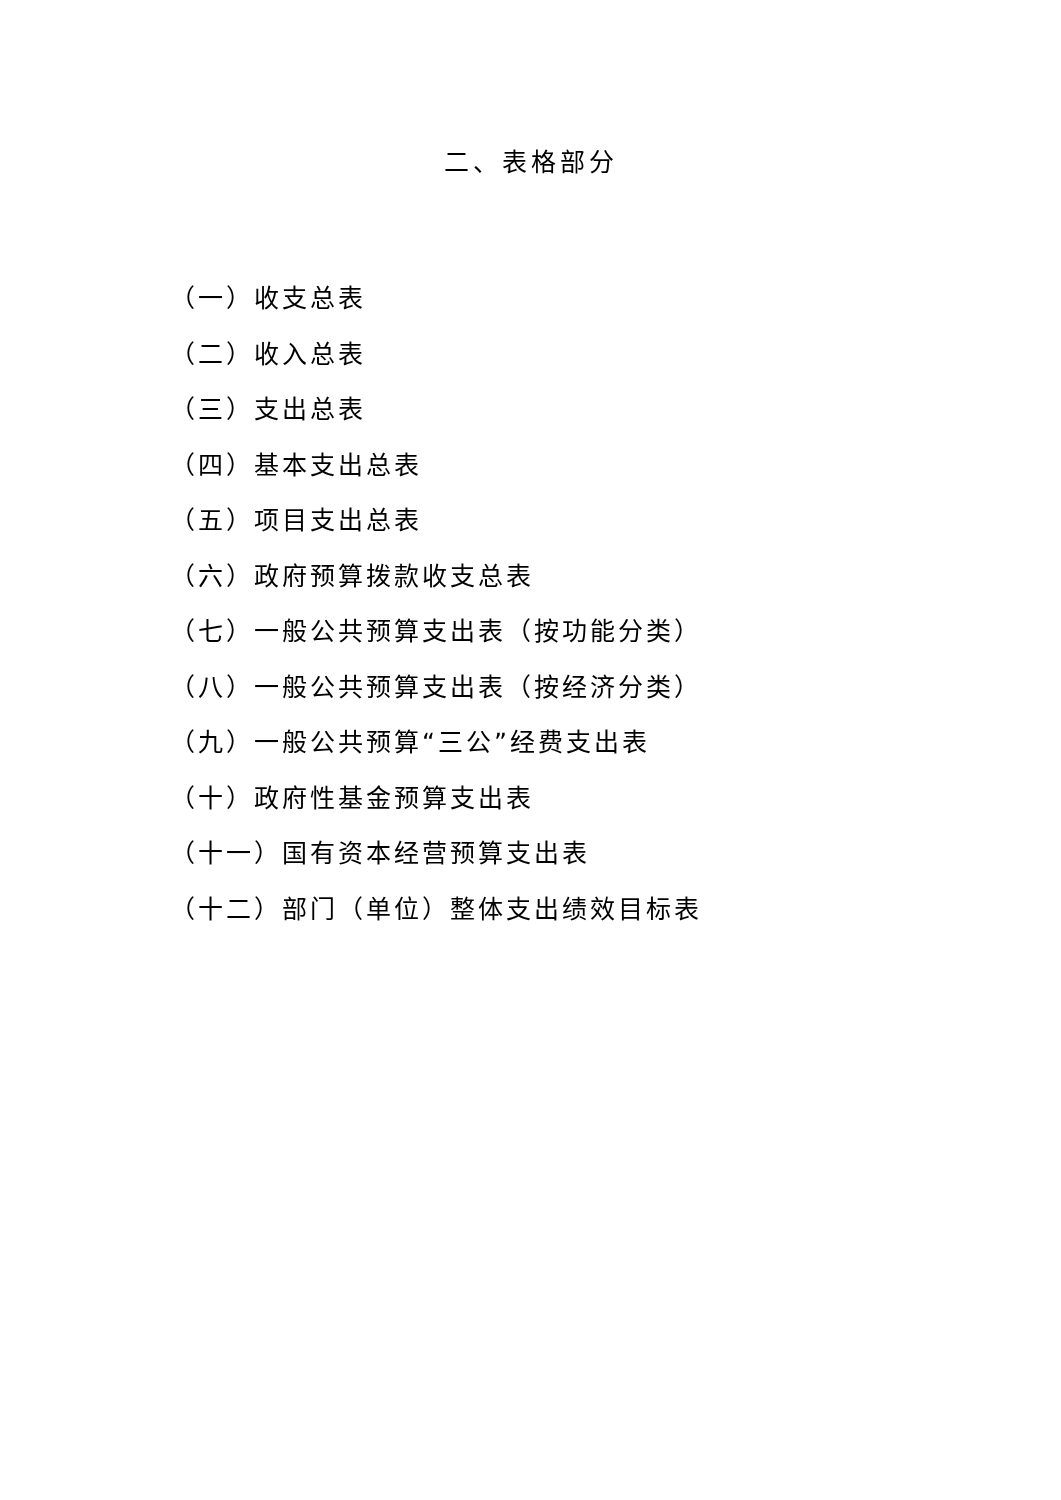二、表格部分
（一）收支总表
（二）收入总表
（三）支出总表
（四）基本支出总表
（五）项目支出总表
（六）政府预算拨款收支总表
（七）一般公共预算支出表（按功能分类）
（八）一般公共预算支出表（按经济分类）
（九）一般公共预算“三公”经费支出表
（十）政府性基金预算支出表
（十一）国有资本经营预算支出表
（十二）部门（单位）整体支出绩效目标表